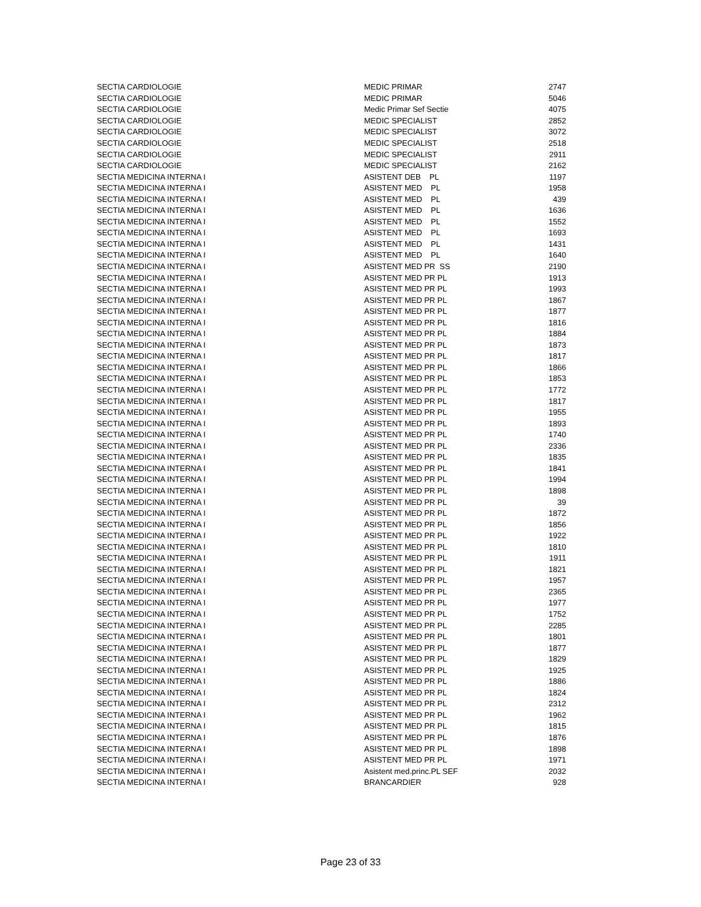| SECTIA CARDIOLOGIE | MEDIC PRIMAR | 2747 |
| SECTIA CARDIOLOGIE | MEDIC PRIMAR | 5046 |
| SECTIA CARDIOLOGIE | Medic Primar Sef Sectie | 4075 |
| SECTIA CARDIOLOGIE | MEDIC SPECIALIST | 2852 |
| SECTIA CARDIOLOGIE | MEDIC SPECIALIST | 3072 |
| SECTIA CARDIOLOGIE | MEDIC SPECIALIST | 2518 |
| SECTIA CARDIOLOGIE | MEDIC SPECIALIST | 2911 |
| SECTIA CARDIOLOGIE | MEDIC SPECIALIST | 2162 |
| SECTIA MEDICINA INTERNA I | ASISTENT DEB PL | 1197 |
| SECTIA MEDICINA INTERNA I | ASISTENT MED PL | 1958 |
| SECTIA MEDICINA INTERNA I | ASISTENT MED PL | 439 |
| SECTIA MEDICINA INTERNA I | ASISTENT MED PL | 1636 |
| SECTIA MEDICINA INTERNA I | ASISTENT MED PL | 1552 |
| SECTIA MEDICINA INTERNA I | ASISTENT MED PL | 1693 |
| SECTIA MEDICINA INTERNA I | ASISTENT MED PL | 1431 |
| SECTIA MEDICINA INTERNA I | ASISTENT MED PL | 1640 |
| SECTIA MEDICINA INTERNA I | ASISTENT MED PR SS | 2190 |
| SECTIA MEDICINA INTERNA I | ASISTENT MED PR PL | 1913 |
| SECTIA MEDICINA INTERNA I | ASISTENT MED PR PL | 1993 |
| SECTIA MEDICINA INTERNA I | ASISTENT MED PR PL | 1867 |
| SECTIA MEDICINA INTERNA I | ASISTENT MED PR PL | 1877 |
| SECTIA MEDICINA INTERNA I | ASISTENT MED PR PL | 1816 |
| SECTIA MEDICINA INTERNA I | ASISTENT MED PR PL | 1884 |
| SECTIA MEDICINA INTERNA I | ASISTENT MED PR PL | 1873 |
| SECTIA MEDICINA INTERNA I | ASISTENT MED PR PL | 1817 |
| SECTIA MEDICINA INTERNA I | ASISTENT MED PR PL | 1866 |
| SECTIA MEDICINA INTERNA I | ASISTENT MED PR PL | 1853 |
| SECTIA MEDICINA INTERNA I | ASISTENT MED PR PL | 1772 |
| SECTIA MEDICINA INTERNA I | ASISTENT MED PR PL | 1817 |
| SECTIA MEDICINA INTERNA I | ASISTENT MED PR PL | 1955 |
| SECTIA MEDICINA INTERNA I | ASISTENT MED PR PL | 1893 |
| SECTIA MEDICINA INTERNA I | ASISTENT MED PR PL | 1740 |
| SECTIA MEDICINA INTERNA I | ASISTENT MED PR PL | 2336 |
| SECTIA MEDICINA INTERNA I | ASISTENT MED PR PL | 1835 |
| SECTIA MEDICINA INTERNA I | ASISTENT MED PR PL | 1841 |
| SECTIA MEDICINA INTERNA I | ASISTENT MED PR PL | 1994 |
| SECTIA MEDICINA INTERNA I | ASISTENT MED PR PL | 1898 |
| SECTIA MEDICINA INTERNA I | ASISTENT MED PR PL | 39 |
| SECTIA MEDICINA INTERNA I | ASISTENT MED PR PL | 1872 |
| SECTIA MEDICINA INTERNA I | ASISTENT MED PR PL | 1856 |
| SECTIA MEDICINA INTERNA I | ASISTENT MED PR PL | 1922 |
| SECTIA MEDICINA INTERNA I | ASISTENT MED PR PL | 1810 |
| SECTIA MEDICINA INTERNA I | ASISTENT MED PR PL | 1911 |
| SECTIA MEDICINA INTERNA I | ASISTENT MED PR PL | 1821 |
| SECTIA MEDICINA INTERNA I | ASISTENT MED PR PL | 1957 |
| SECTIA MEDICINA INTERNA I | ASISTENT MED PR PL | 2365 |
| SECTIA MEDICINA INTERNA I | ASISTENT MED PR PL | 1977 |
| SECTIA MEDICINA INTERNA I | ASISTENT MED PR PL | 1752 |
| SECTIA MEDICINA INTERNA I | ASISTENT MED PR PL | 2285 |
| SECTIA MEDICINA INTERNA I | ASISTENT MED PR PL | 1801 |
| SECTIA MEDICINA INTERNA I | ASISTENT MED PR PL | 1877 |
| SECTIA MEDICINA INTERNA I | ASISTENT MED PR PL | 1829 |
| SECTIA MEDICINA INTERNA I | ASISTENT MED PR PL | 1925 |
| SECTIA MEDICINA INTERNA I | ASISTENT MED PR PL | 1886 |
| SECTIA MEDICINA INTERNA I | ASISTENT MED PR PL | 1824 |
| SECTIA MEDICINA INTERNA I | ASISTENT MED PR PL | 2312 |
| SECTIA MEDICINA INTERNA I | ASISTENT MED PR PL | 1962 |
| SECTIA MEDICINA INTERNA I | ASISTENT MED PR PL | 1815 |
| SECTIA MEDICINA INTERNA I | ASISTENT MED PR PL | 1876 |
| SECTIA MEDICINA INTERNA I | ASISTENT MED PR PL | 1898 |
| SECTIA MEDICINA INTERNA I | ASISTENT MED PR PL | 1971 |
| SECTIA MEDICINA INTERNA I | Asistent med.princ.PL SEF | 2032 |
| SECTIA MEDICINA INTERNA I | BRANCARDIER | 928 |
Page 23 of 33